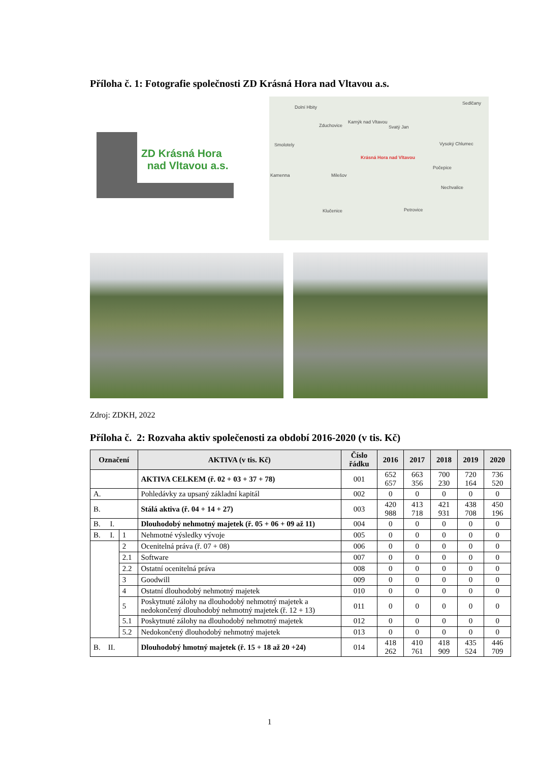Příloha č. 1: Fotografie společnosti ZD Krásná Hora nad Vltavou a.s.
ZD Krásná Hora
nad Vltavou a.s.
Dolní Hbity
Sedlčany
Zduchovice
Kamýk nad Vltavou
Svatý Jan
Smolotely Vysoký Chlumec
Krásná Hora nad Vltavou
Kamenna Milešov
Počepice
Nechvalice
Klučenice Petrovice
Zdroj: ZDKH, 2022
Příloha č. 2: Rozvaha aktiv společenosti za období 2016-2020 (v tis. Kč)
| Označení | | AKTIVA (v tis. Kč) | Číslo řádku | 2016 | 2017 | 2018 | 2019 | 2020 |
| --- | --- | --- | --- | --- | --- | --- | --- | --- |
| | | AKTIVA CELKEM (ř. 02 + 03 + 37 + 78) | 001 | 652 657 | 663 356 | 700 230 | 720 164 | 736 520 |
| A. | | Pohledávky za upsaný základní kapitál | 002 | 0 | 0 | 0 | 0 | 0 |
| B. | | Stálá aktiva (ř. 04 + 14 + 27) | 003 | 420 988 | 413 718 | 421 931 | 438 708 | 450 196 |
| B. I. | | Dlouhodobý nehmotný majetek (ř. 05 + 06 + 09 až 11) | 004 | 0 | 0 | 0 | 0 | 0 |
| B. I. | 1 | Nehmotné výsledky vývoje | 005 | 0 | 0 | 0 | 0 | 0 |
| | 2 | Ocenitelná práva (ř. 07 + 08) | 006 | 0 | 0 | 0 | 0 | 0 |
| | 2.1 | Software | 007 | 0 | 0 | 0 | 0 | 0 |
| | 2.2 | Ostatní ocenitelná práva | 008 | 0 | 0 | 0 | 0 | 0 |
| | 3 | Goodwill | 009 | 0 | 0 | 0 | 0 | 0 |
| | 4 | Ostatní dlouhodobý nehmotný majetek | 010 | 0 | 0 | 0 | 0 | 0 |
| | 5 | Poskytnuté zálohy na dlouhodobý nehmotný majetek a nedokončený dlouhodobý nehmotný majetek (ř. 12 + 13) | 011 | 0 | 0 | 0 | 0 | 0 |
| | 5.1 | Poskytnuté zálohy na dlouhodobý nehmotný majetek | 012 | 0 | 0 | 0 | 0 | 0 |
| | 5.2 | Nedokončený dlouhodobý nehmotný majetek | 013 | 0 | 0 | 0 | 0 | 0 |
| B. II. | | Dlouhodobý hmotný majetek (ř. 15 + 18 až 20 +24) | 014 | 418 262 | 410 761 | 418 909 | 435 524 | 446 709 |
1